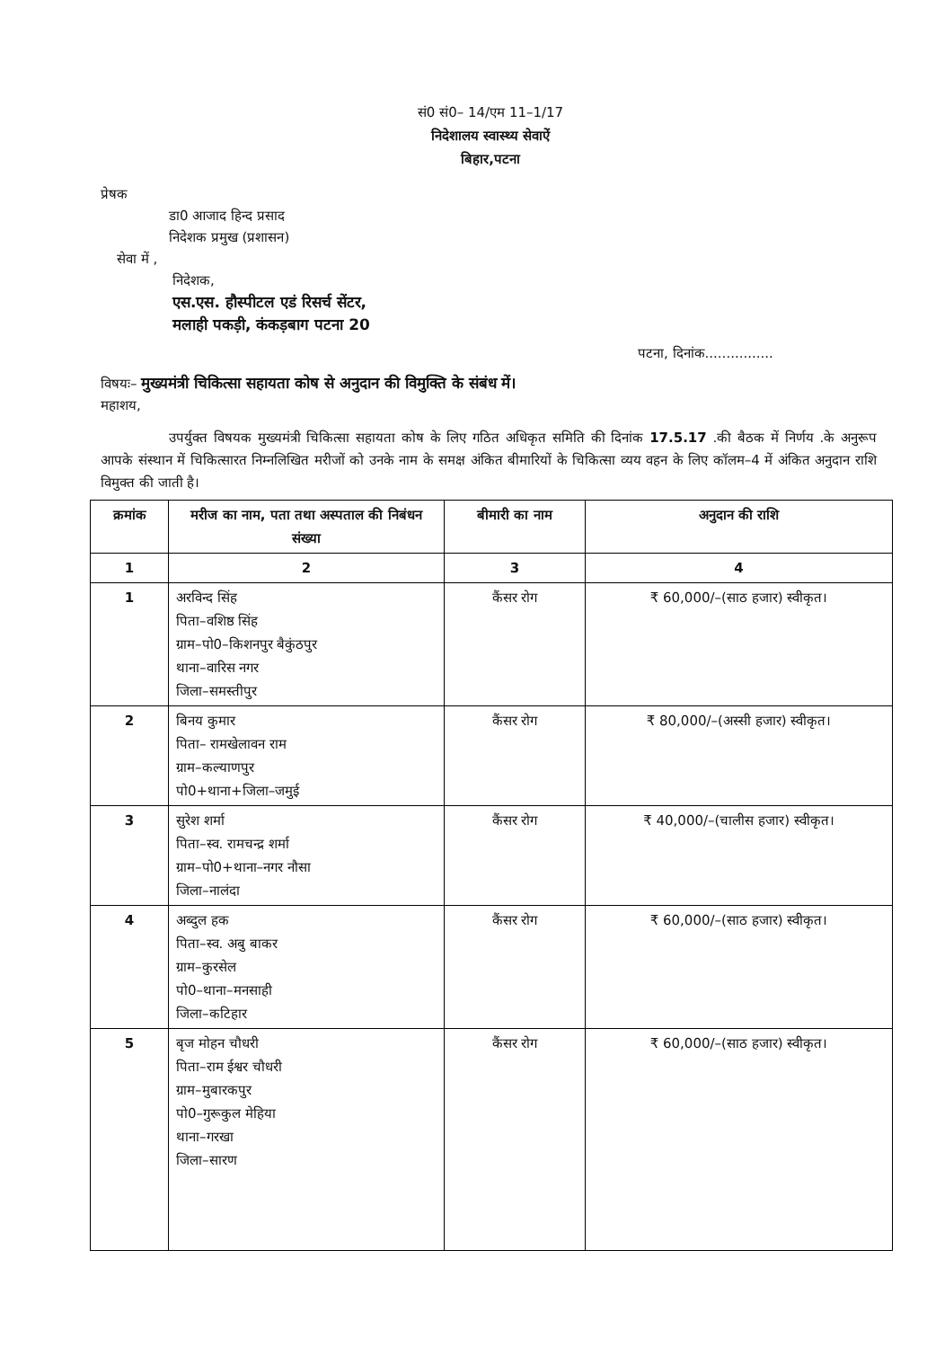सं0 सं0– 14/एम 11–1/17
निदेशालय स्वास्थ्य सेवाऐं
बिहार,पटना
प्रेषक
डा0 आजाद हिन्द प्रसाद
निदेशक प्रमुख (प्रशासन)
सेवा में ,
निदेशक,
एस.एस. हौस्पीटल एडं रिसर्च सेंटर,
मलाही पकड़ी, कंकड़बाग पटना 20
पटना, दिनांक................
विषयः– मुख्यमंत्री चिकित्सा सहायता कोष से अनुदान की विमुक्ति के संबंध में।
महाशय,
उपर्युक्त विषयक मुख्यमंत्री चिकित्सा सहायता कोष के लिए गठित अधिकृत समिति की दिनांक 17.5.17 .की बैठक में निर्णय .के अनुरूप आपके संस्थान में चिकित्सारत निम्नलिखित मरीजों को उनके नाम के समक्ष अंकित बीमारियों के चिकित्सा व्यय वहन के लिए कॉलम–4 में अंकित अनुदान राशि विमुक्त की जाती है।
| क्रमांक | मरीज का नाम, पता तथा अस्पताल की निबंधन संख्या | बीमारी का नाम | अनुदान की राशि |
| --- | --- | --- | --- |
| 1 | 2 | 3 | 4 |
| 1 | अरविन्द सिंह पिता–वशिष्ठ सिंह ग्राम–पो0–किशनपुर बैकुंठपुर थाना–वारिस नगर जिला–समस्तीपुर | कैंसर रोग | ₹ 60,000/–(साठ हजार) स्वीकृत। |
| 2 | बिनय कुमार पिता– रामखेलावन राम ग्राम–कल्याणपुर पो0+थाना+जिला–जमुई | कैंसर रोग | ₹ 80,000/–(अस्सी हजार) स्वीकृत। |
| 3 | सुरेश शर्मा पिता–स्व. रामचन्द्र शर्मा ग्राम–पो0+थाना–नगर नौसा जिला–नालंदा | कैंसर रोग | ₹ 40,000/–(चालीस हजार) स्वीकृत। |
| 4 | अब्दुल हक पिता–स्व. अबु बाकर ग्राम–कुरसेल पो0–थाना–मनसाही जिला–कटिहार | कैंसर रोग | ₹ 60,000/–(साठ हजार) स्वीकृत। |
| 5 | बृज मोहन चौधरी पिता–राम ईश्वर चौधरी ग्राम–मुबारकपुर पो0–गुरूकुल मेहिया थाना–गरखा जिला–सारण | कैंसर रोग | ₹ 60,000/–(साठ हजार) स्वीकृत। |